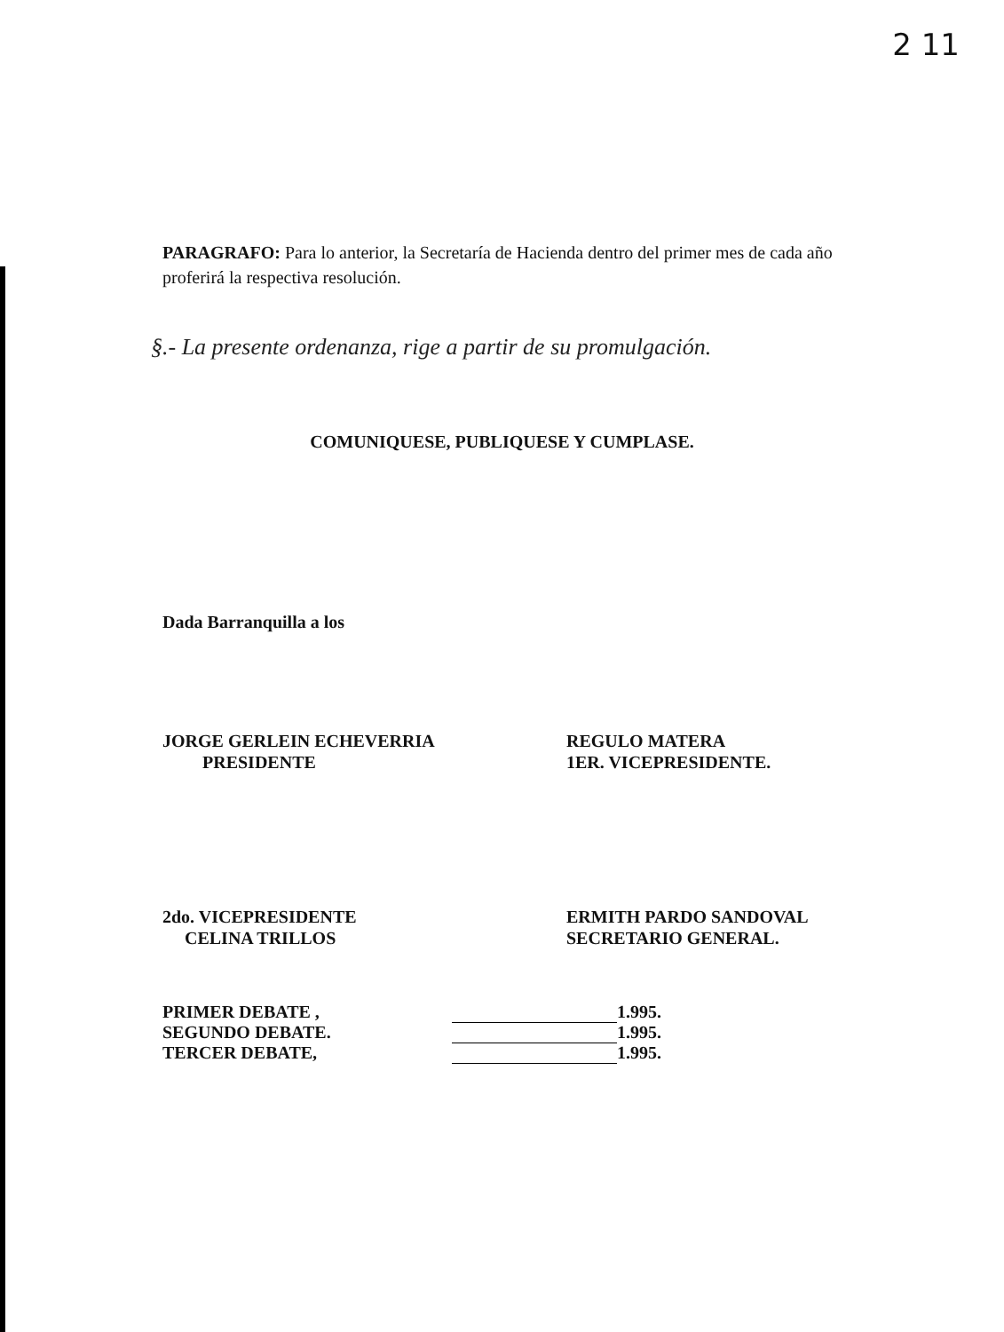2 11
PARAGRAFO: Para lo anterior, la Secretaría de Hacienda dentro del primer mes de cada año proferirá la respectiva resolución.
§.- La presente ordenanza, rige a partir de su promulgación.
COMUNIQUESE, PUBLIQUESE Y CUMPLASE.
Dada Barranquilla a los
JORGE GERLEIN ECHEVERRIA
PRESIDENTE
REGULO MATERA
1ER. VICEPRESIDENTE.
2do. VICEPRESIDENTE
CELINA TRILLOS
ERMITH PARDO SANDOVAL
SECRETARIO GENERAL.
| PRIMER DEBATE , | | 1.995. |
| SEGUNDO DEBATE. | | 1.995. |
| TERCER DEBATE, | | 1.995. |